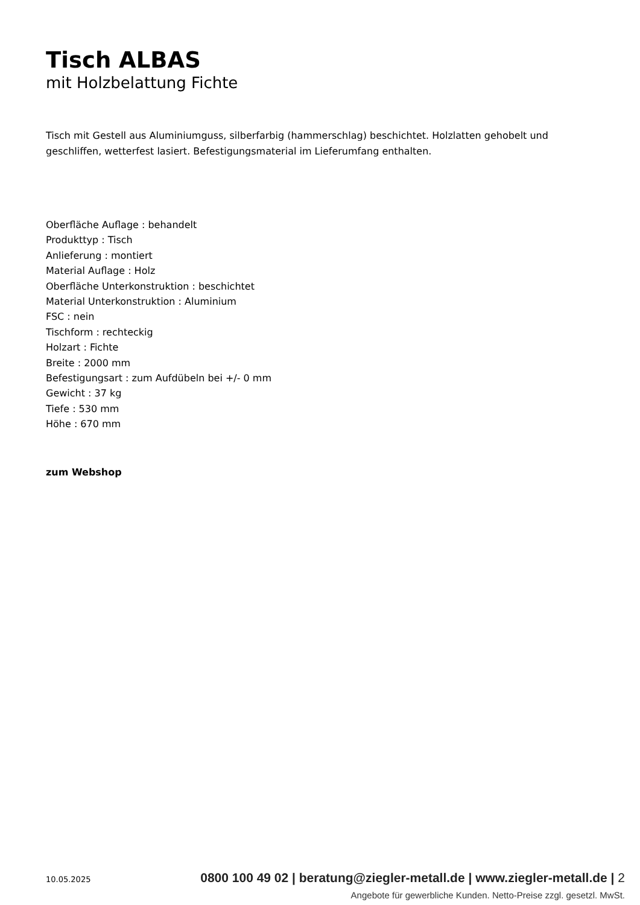Tisch ALBAS
mit Holzbelattung Fichte
Tisch mit Gestell aus Aluminiumguss, silberfarbig (hammerschlag) beschichtet. Holzlatten gehobelt und geschliffen, wetterfest lasiert. Befestigungsmaterial im Lieferumfang enthalten.
Oberfläche Auflage : behandelt
Produkttyp : Tisch
Anlieferung : montiert
Material Auflage : Holz
Oberfläche Unterkonstruktion : beschichtet
Material Unterkonstruktion : Aluminium
FSC : nein
Tischform : rechteckig
Holzart : Fichte
Breite : 2000 mm
Befestigungsart : zum Aufdübeln bei +/- 0 mm
Gewicht : 37 kg
Tiefe : 530 mm
Höhe : 670 mm
zum Webshop
10.05.2025 0800 100 49 02 | beratung@ziegler-metall.de | www.ziegler-metall.de | 2
Angebote für gewerbliche Kunden. Netto-Preise zzgl. gesetzl. MwSt.